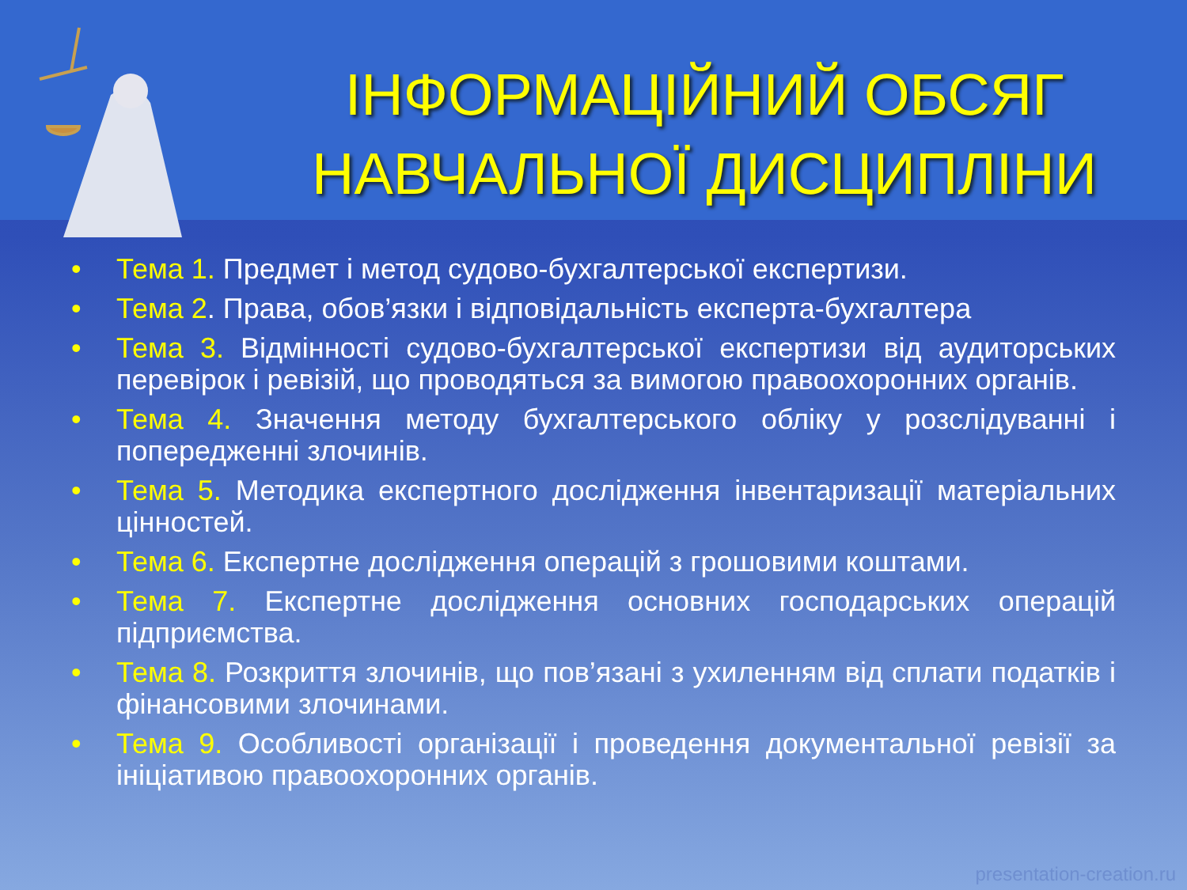ІНФОРМАЦІЙНИЙ ОБСЯГ НАВЧАЛЬНОЇ ДИСЦИПЛІНИ
• Тема 1. Предмет і метод судово-бухгалтерської експертизи.
• Тема 2. Права, обов’язки і відповідальність експерта-бухгалтера
• Тема 3. Відмінності судово-бухгалтерської експертизи від аудиторських перевірок і ревізій, що проводяться за вимогою правоохоронних органів.
• Тема 4. Значення методу бухгалтерського обліку у розслідуванні і попередженні злочинів.
• Тема 5. Методика експертного дослідження інвентаризації матеріальних цінностей.
• Тема 6. Експертне дослідження операцій з грошовими коштами.
• Тема 7. Експертне дослідження основних господарських операцій підприємства.
• Тема 8. Розкриття злочинів, що пов’язані з ухиленням від сплати податків і фінансовими злочинами.
• Тема 9. Особливості організації і проведення документальної ревізії за ініціативою правоохоронних органів.
presentation-creation.ru